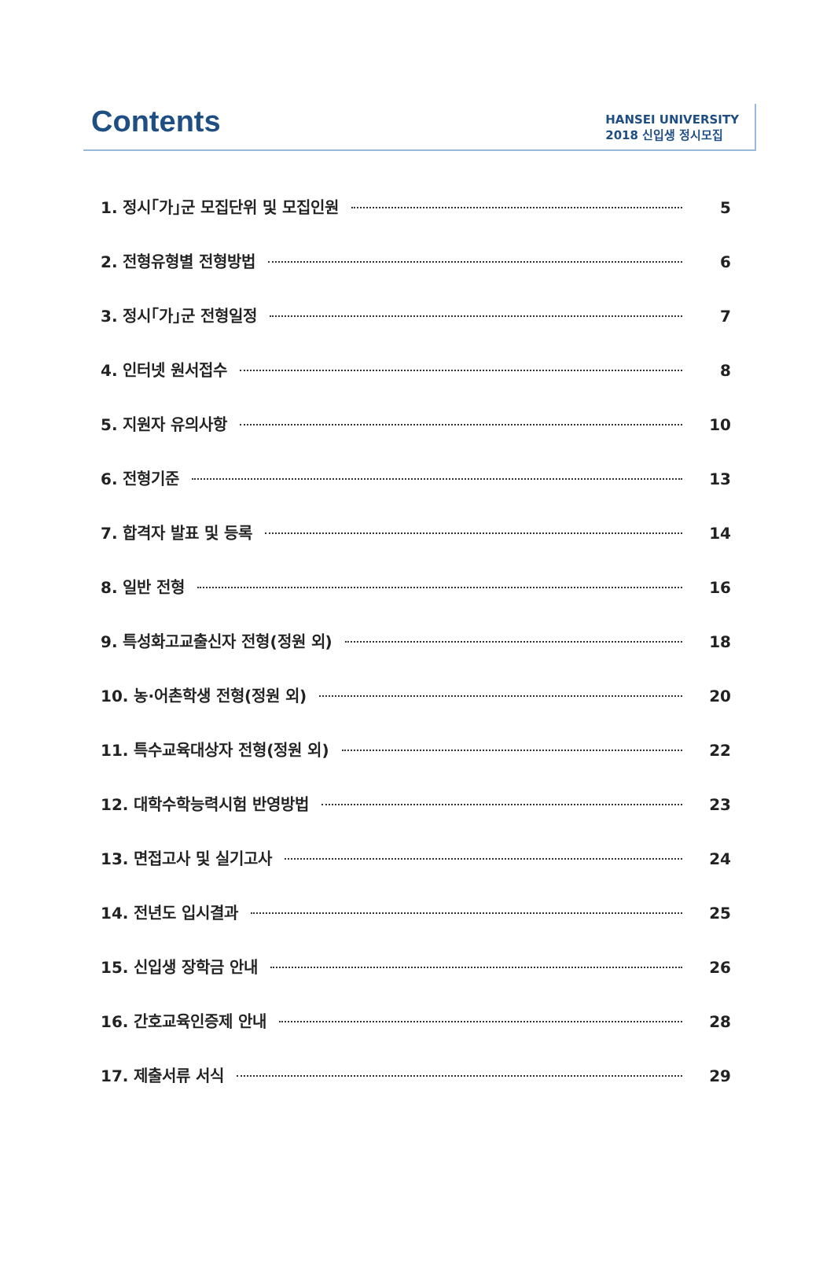Contents
HANSEI UNIVERSITY
2018 신입생 정시모집
1. 정시｢가｣군 모집단위 및 모집인원 5
2. 전형유형별 전형방법 6
3. 정시｢가｣군 전형일정 7
4. 인터넷 원서접수 8
5. 지원자 유의사항 10
6. 전형기준 13
7. 합격자 발표 및 등록 14
8. 일반 전형 16
9. 특성화고교출신자 전형(정원 외) 18
10. 농·어촌학생 전형(정원 외) 20
11. 특수교육대상자 전형(정원 외) 22
12. 대학수학능력시험 반영방법 23
13. 면접고사 및 실기고사 24
14. 전년도 입시결과 25
15. 신입생 장학금 안내 26
16. 간호교육인증제 안내 28
17. 제출서류 서식 29